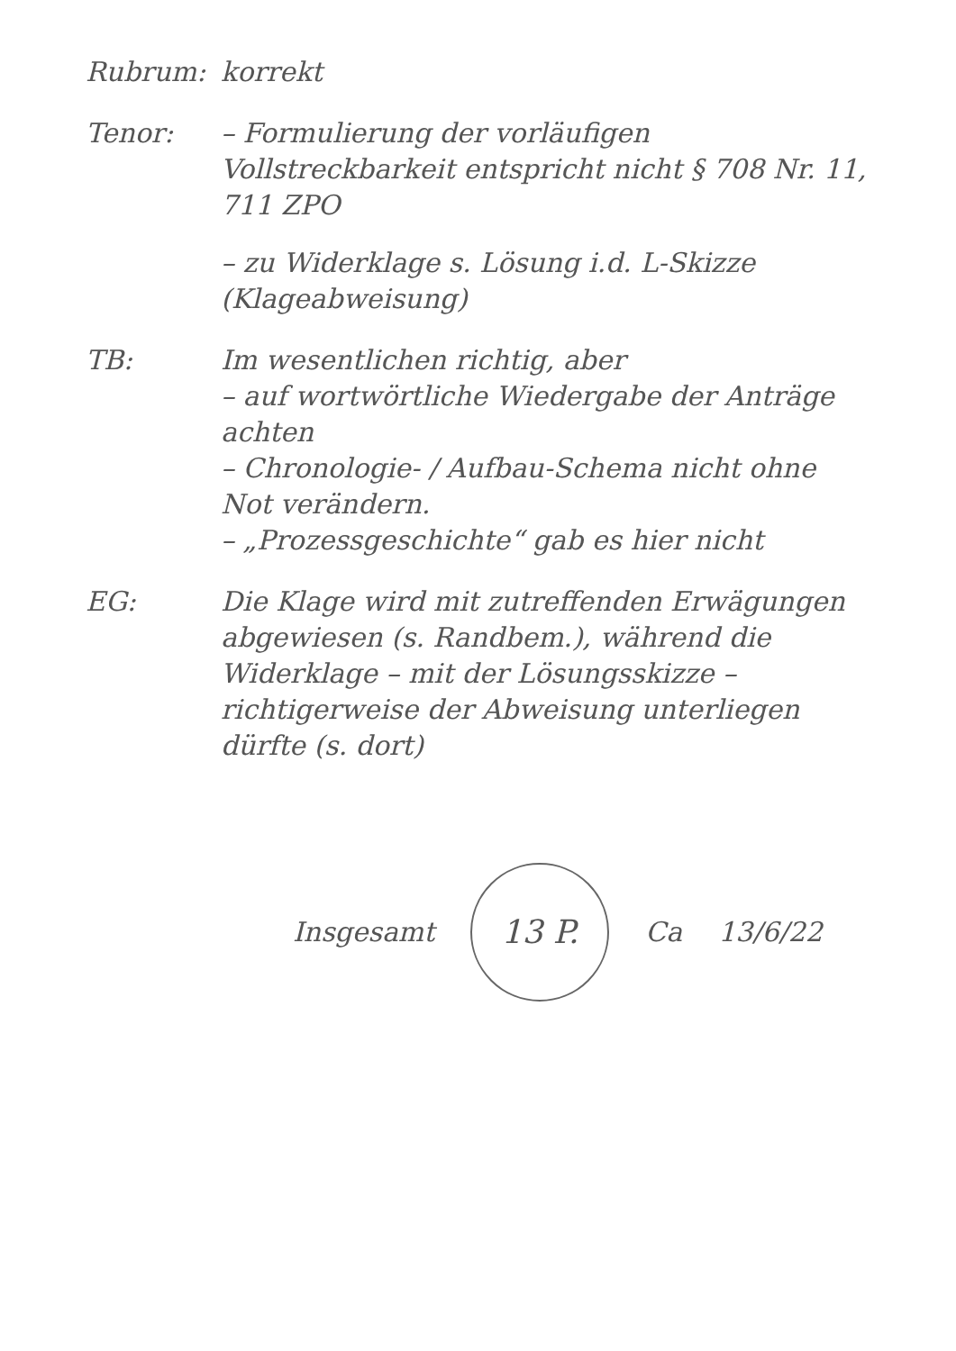Rubrum: korrekt
Tenor: – Formulierung der vorläufigen Vollstreckbarkeit entspricht nicht § 708 Nr. 11, 711 ZPO
– zu Widerklage s. Lösung i.d. L-Skizze (Klageabweisung)
TB: Im wesentlichen richtig, aber
– auf wortwörtliche Wiedergabe der Anträge achten
– Chronologie- / Aufbau-Schema nicht ohne Not verändern.
– „Prozessgeschichte“ gab es hier nicht
EG: Die Klage wird mit zutreffenden Erwägungen abgewiesen (s. Randbem.), während die Widerklage – mit der Lösungsskizze – richtigerweise der Abweisung unterliegen dürfte (s. dort)
Insgesamt
13 P.
Ca 13/6/22